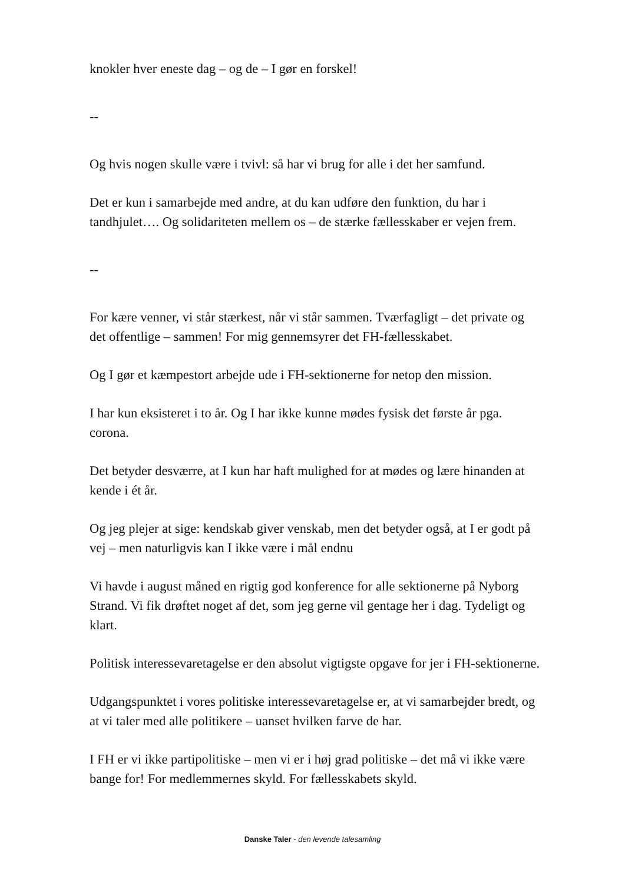knokler hver eneste dag – og de – I gør en forskel!
--
Og hvis nogen skulle være i tvivl: så har vi brug for alle i det her samfund.
Det er kun i samarbejde med andre, at du kan udføre den funktion, du har i tandhjulet…. Og solidariteten mellem os – de stærke fællesskaber er vejen frem.
--
For kære venner, vi står stærkest, når vi står sammen. Tværfagligt – det private og det offentlige – sammen! For mig gennemsyrer det FH-fællesskabet.
Og I gør et kæmpestort arbejde ude i FH-sektionerne for netop den mission.
I har kun eksisteret i to år. Og I har ikke kunne mødes fysisk det første år pga. corona.
Det betyder desværre, at I kun har haft mulighed for at mødes og lære hinanden at kende i ét år.
Og jeg plejer at sige: kendskab giver venskab, men det betyder også, at I er godt på vej – men naturligvis kan I ikke være i mål endnu
Vi havde i august måned en rigtig god konference for alle sektionerne på Nyborg Strand. Vi fik drøftet noget af det, som jeg gerne vil gentage her i dag. Tydeligt og klart.
Politisk interessevaretagelse er den absolut vigtigste opgave for jer i FH-sektionerne.
Udgangspunktet i vores politiske interessevaretagelse er, at vi samarbejder bredt, og at vi taler med alle politikere – uanset hvilken farve de har.
I FH er vi ikke partipolitiske – men vi er i høj grad politiske – det må vi ikke være bange for! For medlemmernes skyld. For fællesskabets skyld.
Danske Taler - den levende talesamling